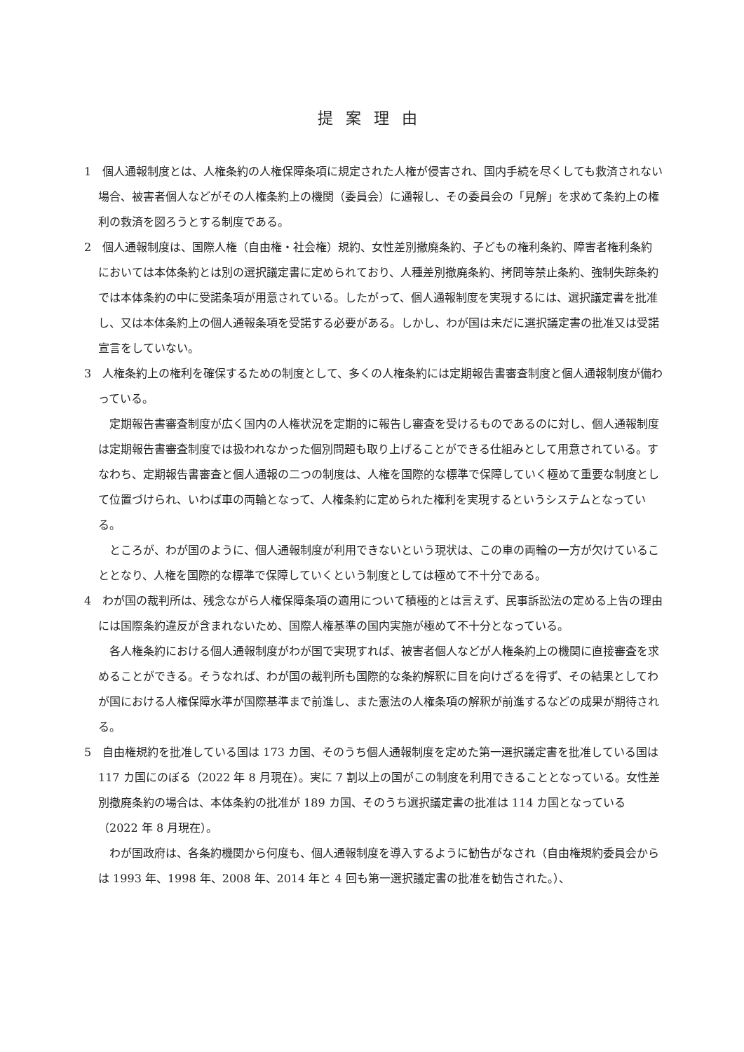提案理由
1　個人通報制度とは、人権条約の人権保障条項に規定された人権が侵害され、国内手続を尽くしても救済されない場合、被害者個人などがその人権条約上の機関（委員会）に通報し、その委員会の「見解」を求めて条約上の権利の救済を図ろうとする制度である。
2　個人通報制度は、国際人権（自由権・社会権）規約、女性差別撤廃条約、子どもの権利条約、障害者権利条約においては本体条約とは別の選択議定書に定められており、人種差別撤廃条約、拷問等禁止条約、強制失踪条約では本体条約の中に受諾条項が用意されている。したがって、個人通報制度を実現するには、選択議定書を批准し、又は本体条約上の個人通報条項を受諾する必要がある。しかし、わが国は未だに選択議定書の批准又は受諾宣言をしていない。
3　人権条約上の権利を確保するための制度として、多くの人権条約には定期報告書審査制度と個人通報制度が備わっている。
定期報告書審査制度が広く国内の人権状況を定期的に報告し審査を受けるものであるのに対し、個人通報制度は定期報告書審査制度では扱われなかった個別問題も取り上げることができる仕組みとして用意されている。すなわち、定期報告書審査と個人通報の二つの制度は、人権を国際的な標準で保障していく極めて重要な制度として位置づけられ、いわば車の両輪となって、人権条約に定められた権利を実現するというシステムとなっている。
ところが、わが国のように、個人通報制度が利用できないという現状は、この車の両輪の一方が欠けていることとなり、人権を国際的な標準で保障していくという制度としては極めて不十分である。
4　わが国の裁判所は、残念ながら人権保障条項の適用について積極的とは言えず、民事訴訟法の定める上告の理由には国際条約違反が含まれないため、国際人権基準の国内実施が極めて不十分となっている。
各人権条約における個人通報制度がわが国で実現すれば、被害者個人などが人権条約上の機関に直接審査を求めることができる。そうなれば、わが国の裁判所も国際的な条約解釈に目を向けざるを得ず、その結果としてわが国における人権保障水準が国際基準まで前進し、また憲法の人権条項の解釈が前進するなどの成果が期待される。
5　自由権規約を批准している国は 173 カ国、そのうち個人通報制度を定めた第一選択議定書を批准している国は 117 カ国にのぼる（2022 年 8 月現在）。実に 7 割以上の国がこの制度を利用できることとなっている。女性差別撤廃条約の場合は、本体条約の批准が 189 カ国、そのうち選択議定書の批准は 114 カ国となっている（2022 年 8 月現在）。
わが国政府は、各条約機関から何度も、個人通報制度を導入するように勧告がなされ（自由権規約委員会からは 1993 年、1998 年、2008 年、2014 年と 4 回も第一選択議定書の批准を勧告された。）、